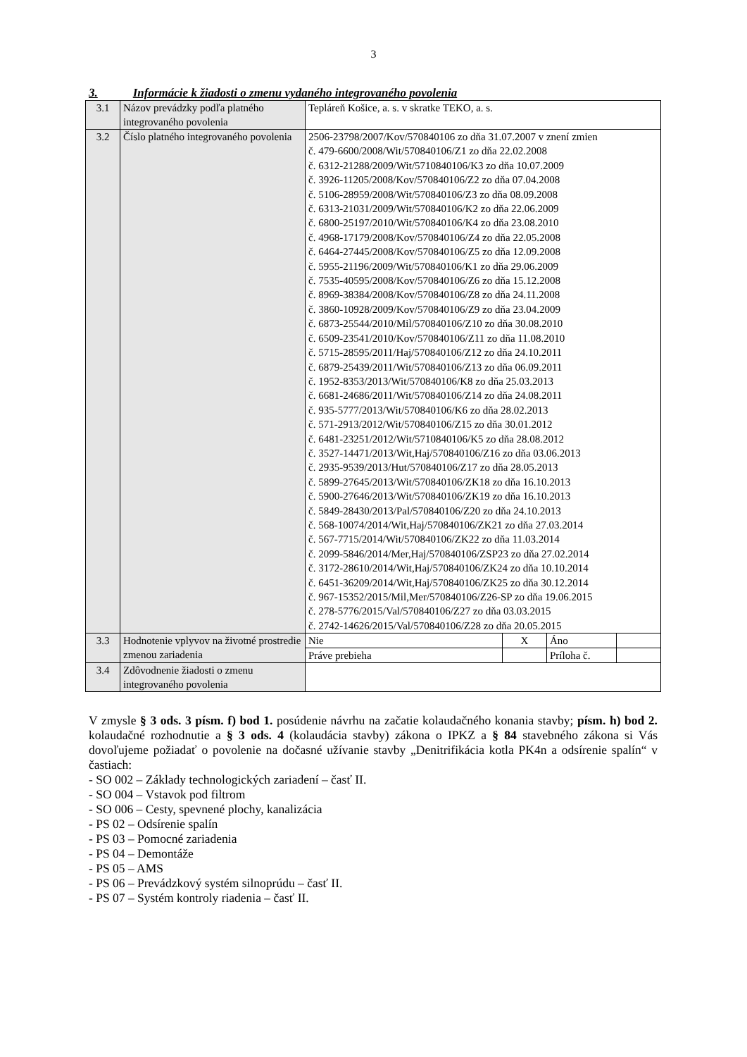3
3. Informácie k žiadosti o zmenu vydaného integrovaného povolenia
| 3.1 | Názov prevádzky podľa platného integrovaného povolenia | Tepláreň Košice, a. s. v skratke TEKO, a. s. | | | |
| 3.2 | Číslo platného integrovaného povolenia | 2506-23798/2007/Kov/570840106 zo dňa 31.07.2007 v znení zmien č. 479-6600/2008/Wit/570840106/Z1 zo dňa 22.02.2008 č. 6312-21288/2009/Wit/5710840106/K3 zo dňa 10.07.2009 č. 3926-11205/2008/Kov/570840106/Z2 zo dňa 07.04.2008 č. 5106-28959/2008/Wit/570840106/Z3 zo dňa 08.09.2008 č. 6313-21031/2009/Wit/570840106/K2 zo dňa 22.06.2009 č. 6800-25197/2010/Wit/570840106/K4 zo dňa 23.08.2010 č. 4968-17179/2008/Kov/570840106/Z4 zo dňa 22.05.2008 č. 6464-27445/2008/Kov/570840106/Z5 zo dňa 12.09.2008 č. 5955-21196/2009/Wit/570840106/K1 zo dňa 29.06.2009 č. 7535-40595/2008/Kov/570840106/Z6 zo dňa 15.12.2008 č. 8969-38384/2008/Kov/570840106/Z8 zo dňa 24.11.2008 č. 3860-10928/2009/Kov/570840106/Z9 zo dňa 23.04.2009 č. 6873-25544/2010/Mil/570840106/Z10 zo dňa 30.08.2010 č. 6509-23541/2010/Kov/570840106/Z11 zo dňa 11.08.2010 č. 5715-28595/2011/Haj/570840106/Z12 zo dňa 24.10.2011 č. 6879-25439/2011/Wit/570840106/Z13 zo dňa 06.09.2011 č. 1952-8353/2013/Wit/570840106/K8 zo dňa 25.03.2013 č. 6681-24686/2011/Wit/570840106/Z14 zo dňa 24.08.2011 č. 935-5777/2013/Wit/570840106/K6 zo dňa 28.02.2013 č. 571-2913/2012/Wit/570840106/Z15 zo dňa 30.01.2012 č. 6481-23251/2012/Wit/5710840106/K5 zo dňa 28.08.2012 č. 3527-14471/2013/Wit,Haj/570840106/Z16 zo dňa 03.06.2013 č. 2935-9539/2013/Hut/570840106/Z17 zo dňa 28.05.2013 č. 5899-27645/2013/Wit/570840106/ZK18 zo dňa 16.10.2013 č. 5900-27646/2013/Wit/570840106/ZK19 zo dňa 16.10.2013 č. 5849-28430/2013/Pal/570840106/Z20 zo dňa 24.10.2013 č. 568-10074/2014/Wit,Haj/570840106/ZK21 zo dňa 27.03.2014 č. 567-7715/2014/Wit/570840106/ZK22 zo dňa 11.03.2014 č. 2099-5846/2014/Mer,Haj/570840106/ZSP23 zo dňa 27.02.2014 č. 3172-28610/2014/Wit,Haj/570840106/ZK24 zo dňa 10.10.2014 č. 6451-36209/2014/Wit,Haj/570840106/ZK25 zo dňa 30.12.2014 č. 967-15352/2015/Mil,Mer/570840106/Z26-SP zo dňa 19.06.2015 č. 278-5776/2015/Val/570840106/Z27 zo dňa 03.03.2015 č. 2742-14626/2015/Val/570840106/Z28 zo dňa 20.05.2015 | | | |
| 3.3 | Hodnotenie vplyvov na životné prostredie zmenou zariadenia | Nie | X | Áno | |
| | | Práve prebieha | | Príloha č. | |
| 3.4 | Zdôvodnenie žiadosti o zmenu integrovaného povolenia | | | | |
V zmysle § 3 ods. 3 písm. f) bod 1. posúdenie návrhu na začatie kolaudačného konania stavby; písm. h) bod 2. kolaudačné rozhodnutie a § 3 ods. 4 (kolaudácia stavby) zákona o IPKZ a § 84 stavebného zákona si Vás dovoľujeme požiadať o povolenie na dočasné užívanie stavby „Denitrifikácia kotla PK4n a odsírenie spalín“ v častiach:
- SO 002 – Základy technologických zariadení – časť II.
- SO 004 – Vstavok pod filtrom
- SO 006 – Cesty, spevnené plochy, kanalizácia
- PS 02 – Odsírenie spalín
- PS 03 – Pomocné zariadenia
- PS 04 – Demontáže
- PS 05 – AMS
- PS 06 – Prevádzkový systém silnoprúdu – časť II.
- PS 07 – Systém kontroly riadenia – časť II.